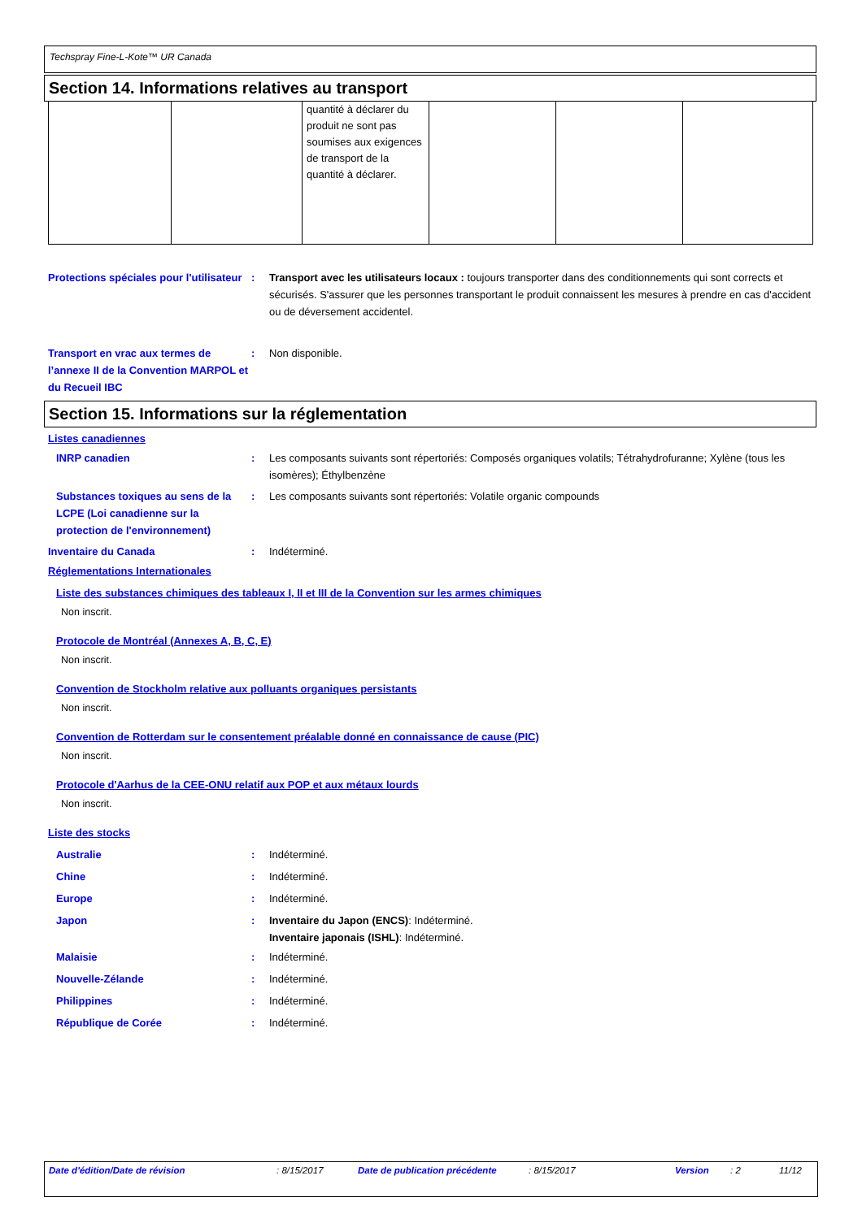Techspray Fine-L-Kote™ UR Canada
Section 14. Informations relatives au transport
| | | quantité à déclarer du produit ne sont pas soumises aux exigences de transport de la quantité à déclarer. | | | |
Protections spéciales pour l'utilisateur
: Transport avec les utilisateurs locaux : toujours transporter dans des conditionnements qui sont corrects et sécurisés. S'assurer que les personnes transportant le produit connaissent les mesures à prendre en cas d'accident ou de déversement accidentel.
Transport en vrac aux termes de l’annexe II de la Convention MARPOL et du Recueil IBC
: Non disponible.
Section 15. Informations sur la réglementation
Listes canadiennes
INRP canadien : Les composants suivants sont répertoriés: Composés organiques volatils; Tétrahydrofuranne; Xylène (tous les isomères); Éthylbenzène
Substances toxiques au sens de la LCPE (Loi canadienne sur la protection de l'environnement)
: Les composants suivants sont répertoriés: Volatile organic compounds
Inventaire du Canada : Indéterminé.
Réglementations Internationales
Liste des substances chimiques des tableaux I, II et III de la Convention sur les armes chimiques
Non inscrit.
Protocole de Montréal (Annexes A, B, C, E)
Non inscrit.
Convention de Stockholm relative aux polluants organiques persistants
Non inscrit.
Convention de Rotterdam sur le consentement préalable donné en connaissance de cause (PIC)
Non inscrit.
Protocole d'Aarhus de la CEE-ONU relatif aux POP et aux métaux lourds
Non inscrit.
Liste des stocks
Australie : Indéterminé.
Chine : Indéterminé.
Europe : Indéterminé.
Japon : Inventaire du Japon (ENCS): Indéterminé.
Inventaire japonais (ISHL): Indéterminé.
Malaisie : Indéterminé.
Nouvelle-Zélande : Indéterminé.
Philippines : Indéterminé.
République de Corée : Indéterminé.
Date d'édition/Date de révision : 8/15/2017 Date de publication précédente : 8/15/2017 Version : 2 11/12